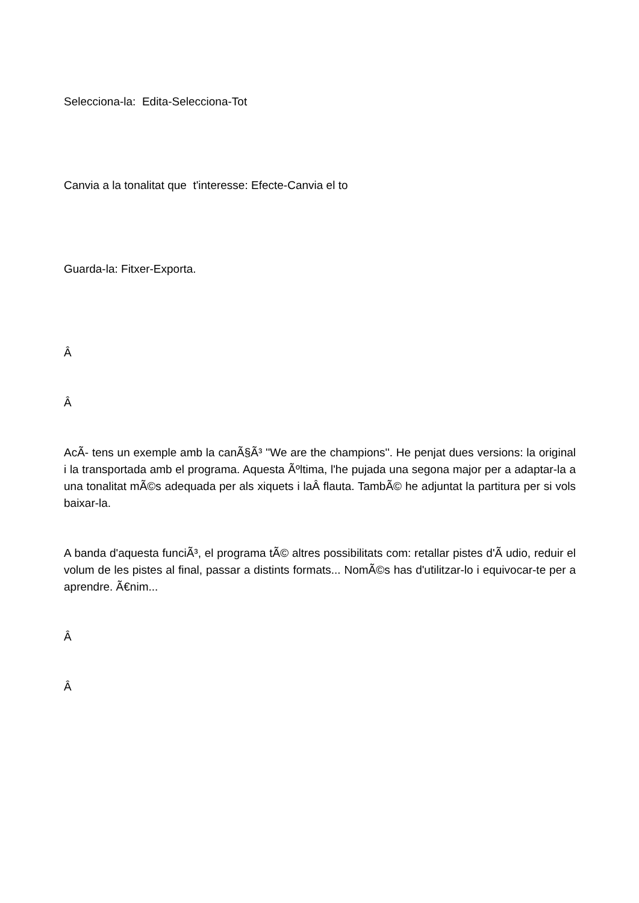Selecciona-la: Edita-Selecciona-Tot
Canvia a la tonalitat que t'interesse: Efecte-Canvia el to
Guarda-la: Fitxer-Exporta.
Â
Â
AcÃ- tens un exemple amb la canÃ§Ã³ ''We are the champions''. He penjat dues versions: la original i la transportada amb el programa. Aquesta Ãºltima, l'he pujada una segona major per a adaptar-la a una tonalitat mÃ©s adequada per als xiquets i laÂ flauta. TambÃ© he adjuntat la partitura per si vols baixar-la.
A banda d'aquesta funciÃ³, el programa tÃ© altres possibilitats com: retallar pistes d'Ã udio, reduir el volum de les pistes al final, passar a distints formats... NomÃ©s has d'utilitzar-lo i equivocar-te per a aprendre. Ã€nim...
Â
Â